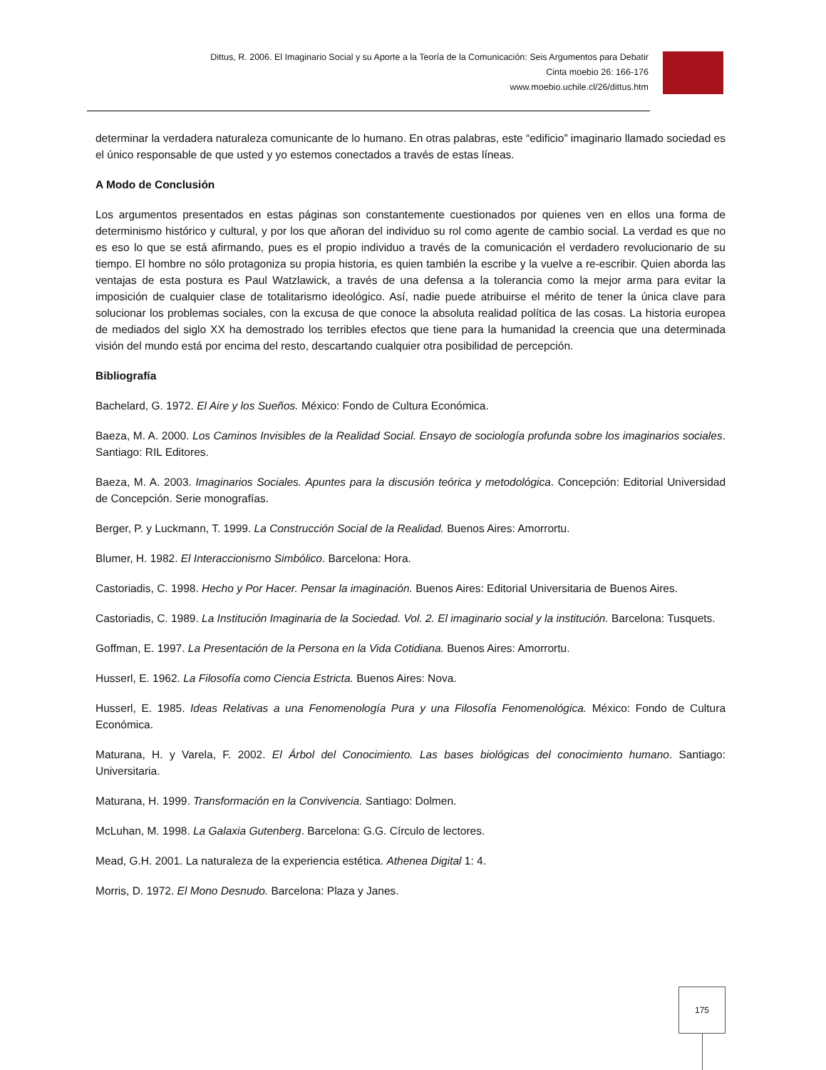Dittus, R. 2006. El Imaginario Social y su Aporte a la Teoría de la Comunicación: Seis Argumentos para Debatir
Cinta moebio 26: 166-176
www.moebio.uchile.cl/26/dittus.htm
determinar la verdadera naturaleza comunicante de lo humano. En otras palabras, este “edificio” imaginario llamado sociedad es el único responsable de que usted y yo estemos conectados a través de estas líneas.
A Modo de Conclusión
Los argumentos presentados en estas páginas son constantemente cuestionados por quienes ven en ellos una forma de determinismo histórico y cultural, y por los que añoran del individuo su rol como agente de cambio social. La verdad es que no es eso lo que se está afirmando, pues es el propio individuo a través de la comunicación el verdadero revolucionario de su tiempo. El hombre no sólo protagoniza su propia historia, es quien también la escribe y la vuelve a re-escribir. Quien aborda las ventajas de esta postura es Paul Watzlawick, a través de una defensa a la tolerancia como la mejor arma para evitar la imposición de cualquier clase de totalitarismo ideológico. Así, nadie puede atribuirse el mérito de tener la única clave para solucionar los problemas sociales, con la excusa de que conoce la absoluta realidad política de las cosas. La historia europea de mediados del siglo XX ha demostrado los terribles efectos que tiene para la humanidad la creencia que una determinada visión del mundo está por encima del resto, descartando cualquier otra posibilidad de percepción.
Bibliografía
Bachelard, G. 1972. El Aire y los Sueños. México: Fondo de Cultura Económica.
Baeza, M. A. 2000. Los Caminos Invisibles de la Realidad Social. Ensayo de sociología profunda sobre los imaginarios sociales. Santiago: RIL Editores.
Baeza, M. A. 2003. Imaginarios Sociales. Apuntes para la discusión teórica y metodológica. Concepción: Editorial Universidad de Concepción. Serie monografías.
Berger, P. y Luckmann, T. 1999. La Construcción Social de la Realidad. Buenos Aires: Amorrortu.
Blumer, H. 1982. El Interaccionismo Simbólico. Barcelona: Hora.
Castoriadis, C. 1998. Hecho y Por Hacer. Pensar la imaginación. Buenos Aires: Editorial Universitaria de Buenos Aires.
Castoriadis, C. 1989. La Institución Imaginaria de la Sociedad. Vol. 2. El imaginario social y la institución. Barcelona: Tusquets.
Goffman, E. 1997. La Presentación de la Persona en la Vida Cotidiana. Buenos Aires: Amorrortu.
Husserl, E. 1962. La Filosofía como Ciencia Estricta. Buenos Aires: Nova.
Husserl, E. 1985. Ideas Relativas a una Fenomenología Pura y una Filosofía Fenomenológica. México: Fondo de Cultura Económica.
Maturana, H. y Varela, F. 2002. El Árbol del Conocimiento. Las bases biológicas del conocimiento humano. Santiago: Universitaria.
Maturana, H. 1999. Transformación en la Convivencia. Santiago: Dolmen.
McLuhan, M. 1998. La Galaxia Gutenberg. Barcelona: G.G. Círculo de lectores.
Mead, G.H. 2001. La naturaleza de la experiencia estética. Athenea Digital 1: 4.
Morris, D. 1972. El Mono Desnudo. Barcelona: Plaza y Janes.
175